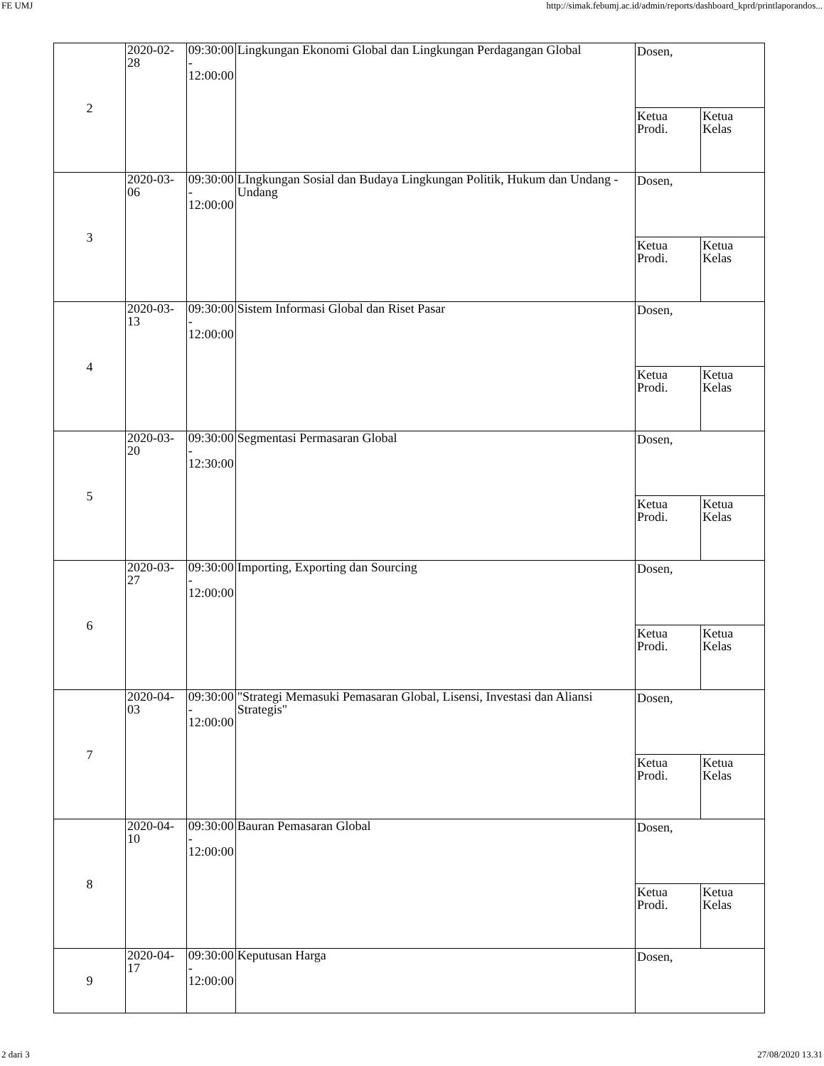FE UMJ http://simak.febumj.ac.id/admin/reports/dashboard_kprd/printlaporandos...
| 2 | 2020-02-28 | 09:30:00 - 12:00:00 | Lingkungan Ekonomi Global dan Lingkungan Perdagangan Global | / Dosen, / / / Ketua Prodi. / Ketua Kelas / |
| 3 | 2020-03-06 | 09:30:00 - 12:00:00 | LIngkungan Sosial dan Budaya Lingkungan Politik, Hukum dan Undang - Undang | / Dosen, / / / Ketua Prodi. / Ketua Kelas / |
| 4 | 2020-03-13 | 09:30:00 - 12:00:00 | Sistem Informasi Global dan Riset Pasar | / Dosen, / / / Ketua Prodi. / Ketua Kelas / |
| 5 | 2020-03-20 | 09:30:00 - 12:30:00 | Segmentasi Permasaran Global | / Dosen, / / / Ketua Prodi. / Ketua Kelas / |
| 6 | 2020-03-27 | 09:30:00 - 12:00:00 | Importing, Exporting dan Sourcing | / Dosen, / / / Ketua Prodi. / Ketua Kelas / |
| 7 | 2020-04-03 | 09:30:00 - 12:00:00 | "Strategi Memasuki Pemasaran Global, Lisensi, Investasi dan Aliansi Strategis" | / Dosen, / / / Ketua Prodi. / Ketua Kelas / |
| 8 | 2020-04-10 | 09:30:00 - 12:00:00 | Bauran Pemasaran Global | / Dosen, / / / Ketua Prodi. / Ketua Kelas / |
| 9 | 2020-04-17 | 09:30:00 - 12:00:00 | Keputusan Harga | / Dosen, / |
2 dari 3 27/08/2020 13.31